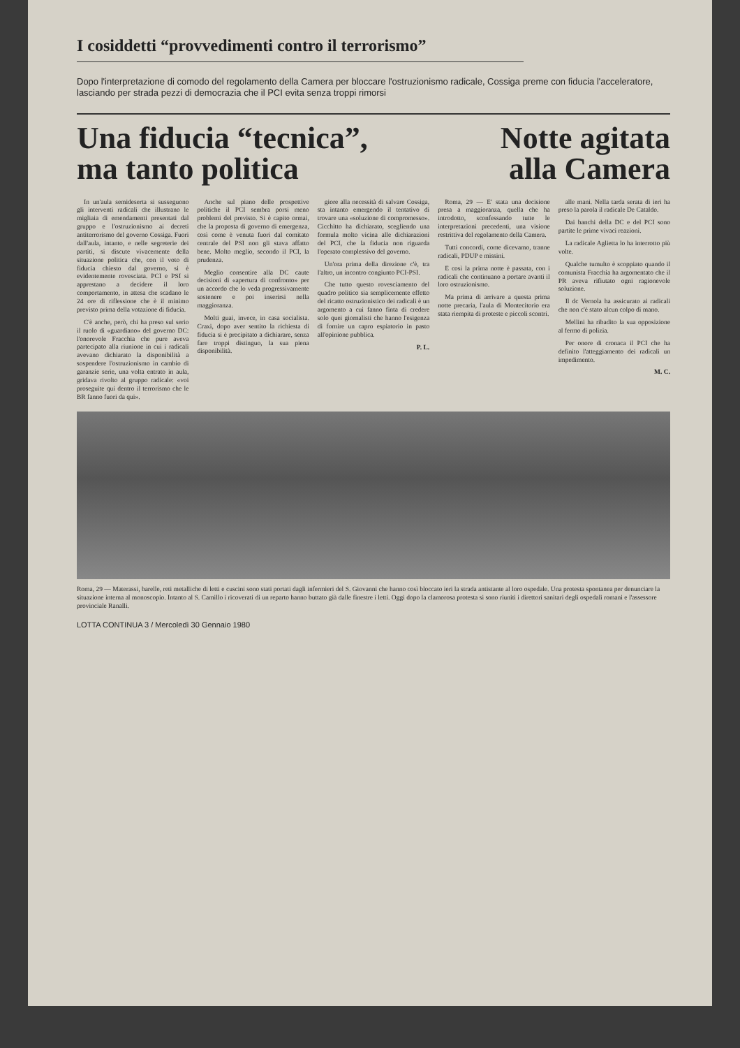I cosiddetti “provvedimenti contro il terrorismo”
Dopo l'interpretazione di comodo del regolamento della Camera per bloccare l'ostruzionismo radicale, Cossiga preme con fiducia l'acceleratore, lasciando per strada pezzi di democrazia che il PCI evita senza troppi rimorsi
Una fiducia “tecnica”,
ma tanto politica
Notte agitata
alla Camera
In un'aula semideserta si susseguono gli interventi radicali che illustrano le migliaia di emendamenti presentati dal gruppo e l'ostruzionismo ai decreti antiterrorismo del governo Cossiga. Fuori dall'aula, intanto, e nelle segreterie dei partiti, si discute vivacemente della situazione politica che, con il voto di fiducia chiesto dal governo, si è evidentemente rovesciata. PCI e PSI si apprestano a decidere il loro comportamento, in attesa che scadano le 24 ore di riflessione che è il minimo previsto prima della votazione di fiducia.
C'è anche, però, chi ha preso sul serio il ruolo di «guardiano» del governo DC: l'onorevole Fracchia che pure aveva partecipato alla riunione in cui i radicali avevano dichiarato la disponibilità a sospendere l'ostruzionismo in cambio di garanzie serie, una volta entrato in aula, gridava rivolto al gruppo radicale: «voi proseguite qui dentro il terrorismo che le BR fanno fuori da qui».
Anche sul piano delle prospettive politiche il PCI sembra porsi meno problemi del previsto. Si è capito ormai, che la proposta di governo di emergenza, così come è venuta fuori dal comitato centrale del PSI non gli stava affatto bene. Molto meglio, secondo il PCI, la prudenza.
Meglio consentire alla DC caute decisioni di «apertura di confronto» per un accordo che lo veda progressivamente sostenere e poi inserirsi nella maggioranza.
Molti guai, invece, in casa socialista. Craxi, dopo aver sentito la richiesta di fiducia si è precipitato a dichiarare, senza fare troppi distinguo, la sua piena disponibilità.
giore alla necessità di salvare Cossiga, sta intanto emergendo il tentativo di trovare una «soluzione di compromesso». Cicchitto ha dichiarato, scegliendo una formula molto vicina alle dichiarazioni del PCI, che la fiducia non riguarda l'operato complessivo del governo.
Un'ora prima della direzione c'è, tra l'altro, un incontro congiunto PCI-PSI.
Che tutto questo rovesciamento del quadro politico sia semplicemente effetto del ricatto ostruzionistico dei radicali è un argomento a cui fanno finta di credere solo quei giornalisti che hanno l'esigenza di fornire un capro espiatorio in pasto all'opinione pubblica.
P. L.
Roma, 29 — E' stata una decisione presa a maggioranza, quella che ha introdotto, sconfessando tutte le interpretazioni precedenti, una visione restrittiva del regolamento della Camera.
Tutti concordi, come dicevamo, tranne radicali, PDUP e missini.
E così la prima notte è passata, con i radicali che continuano a portare avanti il loro ostruzionismo.
Ma prima di arrivare a questa prima notte precaria, l'aula di Montecitorio era stata riempita di proteste e piccoli scontri.
alle mani. Nella tarda serata di ieri ha preso la parola il radicale De Cataldo.
Dai banchi della DC e del PCI sono partite le prime vivaci reazioni.
La radicale Aglietta lo ha interrotto più volte.
Qualche tumulto è scoppiato quando il comunista Fracchia ha argomentato che il PR aveva rifiutato ogni ragionevole soluzione.
Il dc Vernola ha assicurato ai radicali che non c'è stato alcun colpo di mano.
Mellini ha ribadito la sua opposizione al fermo di polizia.
Per onore di cronaca il PCI che ha definito l'atteggiamento dei radicali un impedimento.
M. C.
Roma, 29 — Materassi, barelle, reti metalliche di letti e cuscini sono stati portati dagli infermieri del S. Giovanni che hanno così bloccato ieri la strada antistante al loro ospedale. Una protesta spontanea per denunciare la situazione interna al monoscopio. Intanto al S. Camillo i ricoverati di un reparto hanno buttato già dalle finestre i letti. Oggi dopo la clamorosa protesta si sono riuniti i direttori sanitari degli ospedali romani e l'assessore provinciale Ranalli.
LOTTA CONTINUA 3 / Mercoledì 30 Gennaio 1980